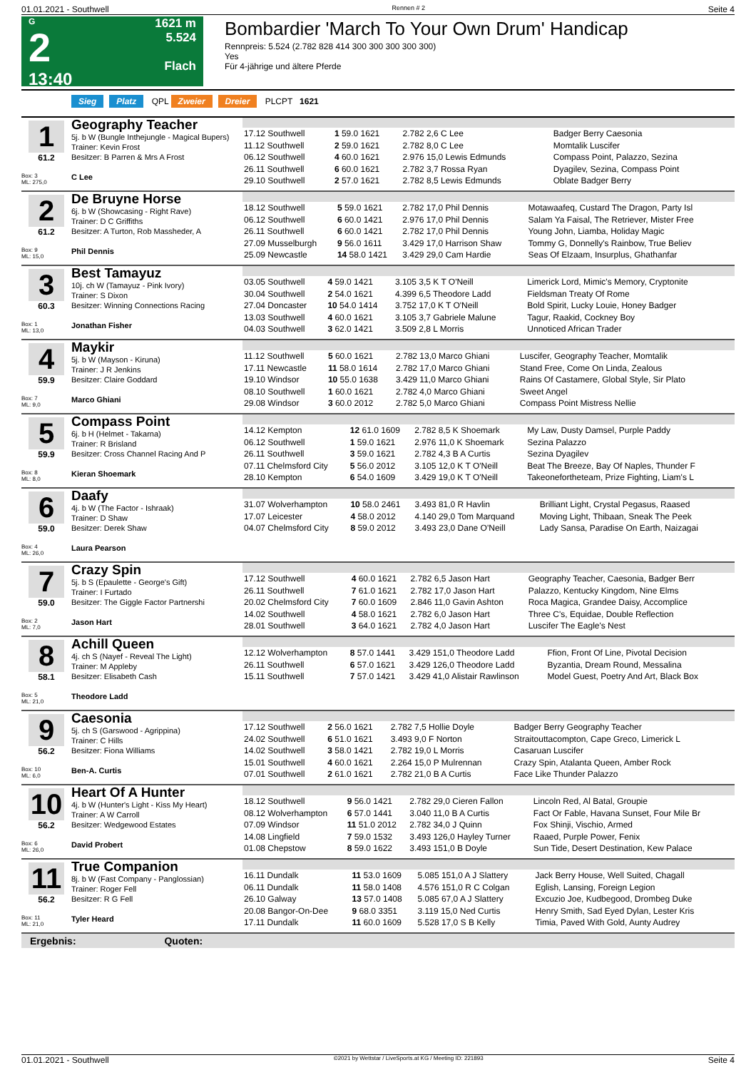01.01.2021 - Southwell Rennen # 2 Seite 4
G
2
13:40
1621 m
5.524
Flach
Bombardier 'March To Your Own Drum' Handicap
Rennpreis: 5.524 (2.782 828 414 300 300 300 300 300)
Yes
Für 4-jährige und ältere Pferde
Sieg Platz QPL Zweier Dreier PLCPT 1621
1
61.2
Box: 3
ML: 275,0
Geography Teacher
5j. b W (Bungle Inthejungle - Magical Bupers)
Trainer: Kevin Frost
Besitzer: B Parren & Mrs A Frost
C Lee
| 17.12 Southwell | 1 59.0 1621 | 2.782 2,6 C Lee | Badger Berry Caesonia |
| 11.12 Southwell | 2 59.0 1621 | 2.782 8,0 C Lee | Momtalik Luscifer |
| 06.12 Southwell | 4 60.0 1621 | 2.976 15,0 Lewis Edmunds | Compass Point, Palazzo, Sezina |
| 26.11 Southwell | 6 60.0 1621 | 2.782 3,7 Rossa Ryan | Dyagilev, Sezina, Compass Point |
| 29.10 Southwell | 2 57.0 1621 | 2.782 8,5 Lewis Edmunds | Oblate Badger Berry |
2
61.2
Box: 9
ML: 15,0
De Bruyne Horse
6j. b W (Showcasing - Right Rave)
Trainer: D C Griffiths
Besitzer: A Turton, Rob Massheder, A
Phil Dennis
| 18.12 Southwell | 5 59.0 1621 | 2.782 17,0 Phil Dennis | Motawaafeq, Custard The Dragon, Party Isl |
| 06.12 Southwell | 6 60.0 1421 | 2.976 17,0 Phil Dennis | Salam Ya Faisal, The Retriever, Mister Free |
| 26.11 Southwell | 6 60.0 1421 | 2.782 17,0 Phil Dennis | Young John, Liamba, Holiday Magic |
| 27.09 Musselburgh | 9 56.0 1611 | 3.429 17,0 Harrison Shaw | Tommy G, Donnelly's Rainbow, True Believ |
| 25.09 Newcastle | 14 58.0 1421 | 3.429 29,0 Cam Hardie | Seas Of Elzaam, Insurplus, Ghathanfar |
3
60.3
Box: 1
ML: 13,0
Best Tamayuz
10j. ch W (Tamayuz - Pink Ivory)
Trainer: S Dixon
Besitzer: Winning Connections Racing
Jonathan Fisher
| 03.05 Southwell | 4 59.0 1421 | 3.105 3,5 K T O'Neill | Limerick Lord, Mimic's Memory, Cryptonite |
| 30.04 Southwell | 2 54.0 1621 | 4.399 6,5 Theodore Ladd | Fieldsman Treaty Of Rome |
| 27.04 Doncaster | 10 54.0 1414 | 3.752 17,0 K T O'Neill | Bold Spirit, Lucky Louie, Honey Badger |
| 13.03 Southwell | 4 60.0 1621 | 3.105 3,7 Gabriele Malune | Tagur, Raakid, Cockney Boy |
| 04.03 Southwell | 3 62.0 1421 | 3.509 2,8 L Morris | Unnoticed African Trader |
4
59.9
Box: 7
ML: 9,0
Maykir
5j. b W (Mayson - Kiruna)
Trainer: J R Jenkins
Besitzer: Claire Goddard
Marco Ghiani
| 11.12 Southwell | 5 60.0 1621 | 2.782 13,0 Marco Ghiani | Luscifer, Geography Teacher, Momtalik |
| 17.11 Newcastle | 11 58.0 1614 | 2.782 17,0 Marco Ghiani | Stand Free, Come On Linda, Zealous |
| 19.10 Windsor | 10 55.0 1638 | 3.429 11,0 Marco Ghiani | Rains Of Castamere, Global Style, Sir Plato |
| 08.10 Southwell | 1 60.0 1621 | 2.782 4,0 Marco Ghiani | Sweet Angel |
| 29.08 Windsor | 3 60.0 2012 | 2.782 5,0 Marco Ghiani | Compass Point Mistress Nellie |
5
59.9
Box: 8
ML: 8,0
Compass Point
6j. b H (Helmet - Takarna)
Trainer: R Brisland
Besitzer: Cross Channel Racing And P
Kieran Shoemark
| 14.12 Kempton | 12 61.0 1609 | 2.782 8,5 K Shoemark | My Law, Dusty Damsel, Purple Paddy |
| 06.12 Southwell | 1 59.0 1621 | 2.976 11,0 K Shoemark | Sezina Palazzo |
| 26.11 Southwell | 3 59.0 1621 | 2.782 4,3 B A Curtis | Sezina Dyagilev |
| 07.11 Chelmsford City | 5 56.0 2012 | 3.105 12,0 K T O'Neill | Beat The Breeze, Bay Of Naples, Thunder F |
| 28.10 Kempton | 6 54.0 1609 | 3.429 19,0 K T O'Neill | Takeonefortheteam, Prize Fighting, Liam's L |
6
59.0
Box: 4
ML: 26,0
Daafy
4j. b W (The Factor - Ishraak)
Trainer: D Shaw
Besitzer: Derek Shaw
Laura Pearson
| 31.07 Wolverhampton | 10 58.0 2461 | 3.493 81,0 R Havlin | Brilliant Light, Crystal Pegasus, Raased |
| 17.07 Leicester | 4 58.0 2012 | 4.140 29,0 Tom Marquand | Moving Light, Thibaan, Sneak The Peek |
| 04.07 Chelmsford City | 8 59.0 2012 | 3.493 23,0 Dane O'Neill | Lady Sansa, Paradise On Earth, Naizagai |
7
59.0
Box: 2
ML: 7,0
Crazy Spin
5j. b S (Epaulette - George's Gift)
Trainer: I Furtado
Besitzer: The Giggle Factor Partnershi
Jason Hart
| 17.12 Southwell | 4 60.0 1621 | 2.782 6,5 Jason Hart | Geography Teacher, Caesonia, Badger Berr |
| 26.11 Southwell | 7 61.0 1621 | 2.782 17,0 Jason Hart | Palazzo, Kentucky Kingdom, Nine Elms |
| 20.02 Chelmsford City | 7 60.0 1609 | 2.846 11,0 Gavin Ashton | Roca Magica, Grandee Daisy, Accomplice |
| 14.02 Southwell | 4 58.0 1621 | 2.782 6,0 Jason Hart | Three C's, Equidae, Double Reflection |
| 28.01 Southwell | 3 64.0 1621 | 2.782 4,0 Jason Hart | Luscifer The Eagle's Nest |
8
58.1
Box: 5
ML: 21,0
Achill Queen
4j. ch S (Nayef - Reveal The Light)
Trainer: M Appleby
Besitzer: Elisabeth Cash
Theodore Ladd
| 12.12 Wolverhampton | 8 57.0 1441 | 3.429 151,0 Theodore Ladd | Ffion, Front Of Line, Pivotal Decision |
| 26.11 Southwell | 6 57.0 1621 | 3.429 126,0 Theodore Ladd | Byzantia, Dream Round, Messalina |
| 15.11 Southwell | 7 57.0 1421 | 3.429 41,0 Alistair Rawlinson | Model Guest, Poetry And Art, Black Box |
9
56.2
Box: 10
ML: 6,0
Caesonia
5j. ch S (Garswood - Agrippina)
Trainer: C Hills
Besitzer: Fiona Williams
Ben-A. Curtis
| 17.12 Southwell | 2 56.0 1621 | 2.782 7,5 Hollie Doyle | Badger Berry Geography Teacher |
| 24.02 Southwell | 6 51.0 1621 | 3.493 9,0 F Norton | Straitouttacompton, Cape Greco, Limerick L |
| 14.02 Southwell | 3 58.0 1421 | 2.782 19,0 L Morris | Casaruan Luscifer |
| 15.01 Southwell | 4 60.0 1621 | 2.264 15,0 P Mulrennan | Crazy Spin, Atalanta Queen, Amber Rock |
| 07.01 Southwell | 2 61.0 1621 | 2.782 21,0 B A Curtis | Face Like Thunder Palazzo |
10
56.2
Box: 6
ML: 26,0
Heart Of A Hunter
4j. b W (Hunter's Light - Kiss My Heart)
Trainer: A W Carroll
Besitzer: Wedgewood Estates
David Probert
| 18.12 Southwell | 9 56.0 1421 | 2.782 29,0 Cieren Fallon | Lincoln Red, Al Batal, Groupie |
| 08.12 Wolverhampton | 6 57.0 1441 | 3.040 11,0 B A Curtis | Fact Or Fable, Havana Sunset, Four Mile Br |
| 07.09 Windsor | 11 51.0 2012 | 2.782 34,0 J Quinn | Fox Shinji, Vischio, Armed |
| 14.08 Lingfield | 7 59.0 1532 | 3.493 126,0 Hayley Turner | Raaed, Purple Power, Fenix |
| 01.08 Chepstow | 8 59.0 1622 | 3.493 151,0 B Doyle | Sun Tide, Desert Destination, Kew Palace |
11
56.2
Box: 11
ML: 21,0
True Companion
8j. b W (Fast Company - Panglossian)
Trainer: Roger Fell
Besitzer: R G Fell
Tyler Heard
| 16.11 Dundalk | 11 53.0 1609 | 5.085 151,0 A J Slattery | Jack Berry House, Well Suited, Chagall |
| 06.11 Dundalk | 11 58.0 1408 | 4.576 151,0 R C Colgan | Eglish, Lansing, Foreign Legion |
| 26.10 Galway | 13 57.0 1408 | 5.085 67,0 A J Slattery | Excuzio Joe, Kudbegood, Drombeg Duke |
| 20.08 Bangor-On-Dee | 9 68.0 3351 | 3.119 15,0 Ned Curtis | Henry Smith, Sad Eyed Dylan, Lester Kris |
| 17.11 Dundalk | 11 60.0 1609 | 5.528 17,0 S B Kelly | Timia, Paved With Gold, Aunty Audrey |
Ergebnis: Quoten:
01.01.2021 - Southwell ©2021 by Wettstar / LiveSports.at KG / Meeting ID: 221893 Seite 4